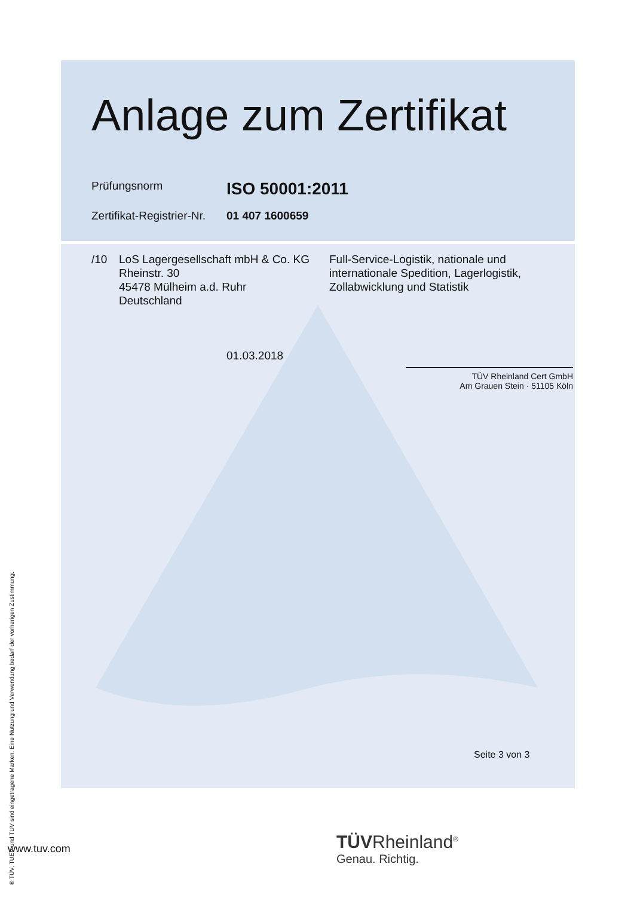Anlage zum Zertifikat
Prüfungsnorm
ISO 50001:2011
Zertifikat-Registrier-Nr.
01 407 1600659
/10 LoS Lagergesellschaft mbH & Co. KG
Rheinstr. 30
45478 Mülheim a.d. Ruhr
Deutschland
Full-Service-Logistik, nationale und
internationale Spedition, Lagerlogistik,
Zollabwicklung und Statistik
01.03.2018
TÜV Rheinland Cert GmbH
Am Grauen Stein · 51105 Köln
Seite 3 von 3
www.tuv.com
TÜVRheinland<sup>®</sup>
Genau. Richtig.
® TÜV, TUEV und TUV sind eingetragene Marken. Eine Nutzung und Verwendung bedarf der vorherigen Zustimmung.